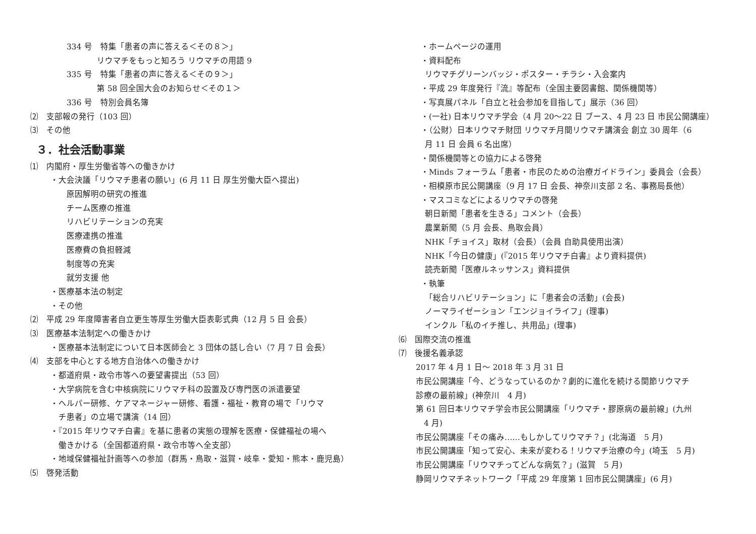334 号　特集「患者の声に答える＜その８＞」
リウマチをもっと知ろう リウマチの用語 9
335 号　特集「患者の声に答える＜その９＞」
第 58 回全国大会のお知らせ＜その１＞
336 号　特別会員名簿
⑵　支部報の発行（103 回）
⑶　その他
３．社会活動事業
⑴　内閣府・厚生労働省等への働きかけ
・大会決議「リウマチ患者の願い」(6 月 11 日 厚生労働大臣へ提出)
原因解明の研究の推進
チーム医療の推進
リハビリテーションの充実
医療連携の推進
医療費の負担軽減
制度等の充実
就労支援 他
・医療基本法の制定
・その他
⑵　平成 29 年度障害者自立更生等厚生労働大臣表彰式典（12 月 5 日 会長）
⑶　医療基本法制定への働きかけ
・医療基本法制定について日本医師会と 3 団体の話し合い（7 月 7 日 会長）
⑷　支部を中心とする地方自治体への働きかけ
・都道府県・政令市等への要望書提出（53 回）
・大学病院を含む中核病院にリウマチ科の設置及び専門医の派遣要望
・ヘルパー研修、ケアマネージャー研修、看護・福祉・教育の場で「リウマ
　チ患者」の立場で講演（14 回）
・『2015 年リウマチ白書』を基に患者の実態の理解を医療・保健福祉の場へ
　働きかける（全国都道府県・政令市等へ全支部）
・地域保健福祉計画等への参加（群馬・鳥取・滋賀・岐阜・愛知・熊本・鹿児島）
⑸　啓発活動
・ホームページの運用
・資料配布
リウマチグリーンバッジ・ポスター・チラシ・入会案内
・平成 29 年度発行『流』等配布（全国主要図書館、関係機関等）
・写真展パネル「自立と社会参加を目指して」展示（36 回）
・(一社) 日本リウマチ学会（4 月 20〜22 日 ブース、4 月 23 日 市民公開講座）
・（公財）日本リウマチ財団 リウマチ月間リウマチ講演会 創立 30 周年（6
月 11 日 会員 6 名出席）
・関係機関等との協力による啓発
・Minds フォーラム「患者・市民のための治療ガイドライン」委員会（会長）
・相模原市民公開講座（9 月 17 日 会長、神奈川支部 2 名、事務局長他）
・マスコミなどによるリウマチの啓発
朝日新聞「患者を生きる」コメント（会長）
農業新聞（5 月 会長、鳥取会員）
NHK「チョイス」取材（会長）（会員 自助具使用出演）
NHK「今日の健康」(『2015 年リウマチ白書』より資料提供)
読売新聞「医療ルネッサンス」資料提供
・執筆
「総合リハビリテーション」に「患者会の活動」(会長)
ノーマライゼーション「エンジョイライフ」(理事)
インクル「私のイチ推し、共用品」(理事)
⑹　国際交流の推進
⑺　後援名義承認
2017 年 4 月 1 日〜 2018 年 3 月 31 日
市民公開講座「今、どうなっているのか？劇的に進化を続ける関節リウマチ
診療の最前線」(神奈川　4 月)
第 61 回日本リウマチ学会市民公開講座「リウマチ・膠原病の最前線」(九州
　4 月)
市民公開講座「その痛み……もしかしてリウマチ？」(北海道　5 月)
市民公開講座「知って安心、未来が変わる！リウマチ治療の今」(埼玉　5 月)
市民公開講座「リウマチってどんな病気？」(滋賀　5 月)
静岡リウマチネットワーク「平成 29 年度第 1 回市民公開講座」(6 月)